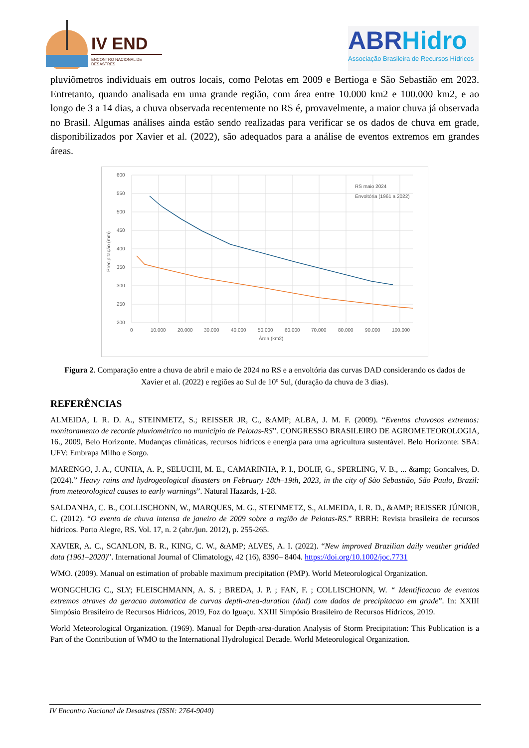IV END
ENCONTRO NACIONAL DE DESASTRES
ABRHidro
Associação Brasileira de Recursos Hídricos
pluviômetros individuais em outros locais, como Pelotas em 2009 e Bertioga e São Sebastião em 2023. Entretanto, quando analisada em uma grande região, com área entre 10.000 km2 e 100.000 km2, e ao longo de 3 a 14 dias, a chuva observada recentemente no RS é, provavelmente, a maior chuva já observada no Brasil. Algumas análises ainda estão sendo realizadas para verificar se os dados de chuva em grade, disponibilizados por Xavier et al. (2022), são adequados para a análise de eventos extremos em grandes áreas.
600
550
500
450
400
350
300
250
200
0
10.000
20.000
30.000
40.000
50.000
60.000
70.000
80.000
90.000
100.000
Área (km2)
Precipitação (mm)
RS maio 2024
Envoltória (1961 a 2022)
Figura 2. Comparação entre a chuva de abril e maio de 2024 no RS e a envoltória das curvas DAD considerando os dados de Xavier et al. (2022) e regiões ao Sul de 10º Sul, (duração da chuva de 3 dias).
REFERÊNCIAS
ALMEIDA, I. R. D. A., STEINMETZ, S.; REISSER JR, C., &AMP; ALBA, J. M. F. (2009). “Eventos chuvosos extremos: monitoramento de recorde pluviométrico no município de Pelotas-RS”. CONGRESSO BRASILEIRO DE AGROMETEOROLOGIA, 16., 2009, Belo Horizonte. Mudanças climáticas, recursos hídricos e energia para uma agricultura sustentável. Belo Horizonte: SBA: UFV: Embrapa Milho e Sorgo.
MARENGO, J. A., CUNHA, A. P., SELUCHI, M. E., CAMARINHA, P. I., DOLIF, G., SPERLING, V. B., ... &amp; Goncalves, D. (2024).” Heavy rains and hydrogeological disasters on February 18th–19th, 2023, in the city of São Sebastião, São Paulo, Brazil: from meteorological causes to early warnings”. Natural Hazards, 1-28.
SALDANHA, C. B., COLLISCHONN, W., MARQUES, M. G., STEINMETZ, S., ALMEIDA, I. R. D., &AMP; REISSER JÚNIOR, C. (2012). “O evento de chuva intensa de janeiro de 2009 sobre a região de Pelotas-RS.” RBRH: Revista brasileira de recursos hídricos. Porto Alegre, RS. Vol. 17, n. 2 (abr./jun. 2012), p. 255-265.
XAVIER, A. C., SCANLON, B. R., KING, C. W., &AMP; ALVES, A. I. (2022). “New improved Brazilian daily weather gridded data (1961–2020)”. International Journal of Climatology, 42 (16), 8390– 8404. https://doi.org/10.1002/joc.7731
WMO. (2009). Manual on estimation of probable maximum precipitation (PMP). World Meteorological Organization.
WONGCHUIG C., SLY; FLEISCHMANN, A. S. ; BREDA, J. P. ; FAN, F. ; COLLISCHONN, W. “ Identificacao de eventos extremos atraves da geracao automatica de curvas depth-area-duration (dad) com dados de precipitacao em grade”. In: XXIII Simpósio Brasileiro de Recursos Hídricos, 2019, Foz do Iguaçu. XXIII Simpósio Brasileiro de Recursos Hídricos, 2019.
World Meteorological Organization. (1969). Manual for Depth-area-duration Analysis of Storm Precipitation: This Publication is a Part of the Contribution of WMO to the International Hydrological Decade. World Meteorological Organization.
IV Encontro Nacional de Desastres (ISSN: 2764-9040)